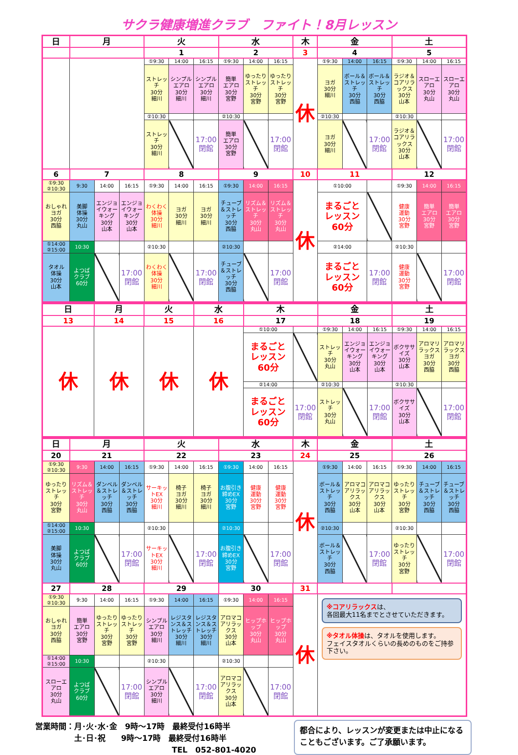サクラ健康増進クラブ　ファイト！8月レッスン
| 日 | 月 | | | 火 | | | 水 | | | 木 | 金 | | | 土 | | |
| --- | --- | --- | --- | --- | --- | --- | --- | --- | --- | --- | --- | --- | --- | --- | --- | --- |
| | | | | 1 | | | 2 | | | 3 | 4 | | | 5 | | |
| | | | | ①9:30 | 14:00 | 16:15 | ①9:30 | 14:00 | 16:15 | 休 | ①9:30 | 14:00 | 16:15 | ①9:30 | 14:00 | 16:15 |
| | | | | ストレッチ 30分 細川 | シンプルエアロ 30分 細川 | シンプルエアロ 30分 細川 | 簡単 エアロ 30分 宮野 | ゆったりストレッチ 30分 宮野 | ゆったりストレッチ 30分 宮野 | | ヨガ 30分 細川 | ボール＆ストレッチ 30分 西脇 | ボール＆ストレッチ 30分 西脇 | ラジオ＆コアリラックス 30分 山本 | スローエアロ 30分 丸山 | スローエアロ 30分 丸山 |
| | | | | ②10:30 | | | ②10:30 | | | | ②10:30 | | | ②10:30 | | |
| | | | | ストレッチ 30分 細川 | | 17:00 閉館 | 簡単 エアロ 30分 宮野 | | 17:00 閉館 | | ヨガ 30分 細川 | | 17:00 閉館 | ラジオ＆コアリラックス 30分 山本 | | 17:00 閉館 |
| 6 | 7 | | | 8 | | | 9 | | | 10 | 11 | | | 12 | | |
| ①9:30 ②10:30 | 9:30 | 14:00 | 16:15 | ①9:30 | 14:00 | 16:15 | ①9:30 | 14:00 | 16:15 | 休 | ①10:00 | | | ①9:30 | 14:00 | 16:15 |
| おしゃれヨガ 30分 西脇 | 美脚 体操 30分 丸山 | エンジョイウォーキング 30分 山本 | エンジョイウォーキング 30分 山本 | わくわく体操 30分 細川 | ヨガ 30分 細川 | ヨガ 30分 細川 | チューブ＆ストレッチ 30分 西脇 | リズム＆ストレッチ 30分 丸山 | リズム＆ストレッチ 30分 丸山 | | まるごと レッスン 60分 | | | 健康 運動 30分 宮野 | 簡単 エアロ 30分 宮野 | 簡単 エアロ 30分 宮野 |
| ①14:00 ②15:00 | 10:30 | | | ②10:30 | | | ②10:30 | | | | ②14:00 | | | ②10:30 | | |
| タオル 体操 30分 山本 | よつば クラブ 60分 | | 17:00 閉館 | わくわく体操 30分 細川 | | 17:00 閉館 | チューブ＆ストレッチ 30分 西脇 | | 17:00 閉館 | | まるごと レッスン 60分 | | 17:00 閉館 | 健康 運動 30分 宮野 | | 17:00 閉館 |
| 日 | 月 | 火 | 水 | 木 | | 金 | | | 土 | | |
| --- | --- | --- | --- | --- | --- | --- | --- | --- | --- | --- | --- |
| 13 | 14 | 15 | 16 | 17 | | 18 | | | 19 | | |
| 休 | 休 | 休 | 休 | ①10:00 | | ①9:30 | 14:00 | 16:15 | ①9:30 | 14:00 | 16:15 |
| | | | | まるごと レッスン 60分 | | ストレッチ 30分 丸山 | エンジョイウォーキング 30分 山本 | エンジョイウォーキング 30分 山本 | ボクササイズ 30分 山本 | アロマリラックスヨガ 30分 西脇 | アロマリラックスヨガ 30分 西脇 |
| | | | | ②14:00 | | ②10:30 | | | ②10:30 | | |
| | | | | まるごと レッスン 60分 | 17:00 閉館 | ストレッチ 30分 丸山 | | 17:00 閉館 | ボクササイズ 30分 山本 | | 17:00 閉館 |
| 日 | 月 | | | 火 | | | 水 | | | 木 | 金 | | | 土 | | |
| --- | --- | --- | --- | --- | --- | --- | --- | --- | --- | --- | --- | --- | --- | --- | --- | --- |
| 20 | 21 | | | 22 | | | 23 | | | 24 | 25 | | | 26 | | |
| ①9:30 ②10:30 | 9:30 | 14:00 | 16:15 | ①9:30 | 14:00 | 16:15 | ①9:30 | 14:00 | 16:15 | 休 | ①9:30 | 14:00 | 16:15 | ①9:30 | 14:00 | 16:15 |
| ゆったりストレッチ 30分 宮野 | リズム＆ストレッチ 30分 丸山 | ダンベル＆ストレッチ 30分 西脇 | ダンベル＆ストレッチ 30分 西脇 | サーキットEX 30分 細川 | 椅子 ヨガ 30分 細川 | 椅子 ヨガ 30分 細川 | お腹引き締めEX 30分 宮野 | 健康 運動 30分 宮野 | 健康 運動 30分 宮野 | | ボール＆ストレッチ 30分 西脇 | アロマコアリラックス 30分 山本 | アロマコアリラックス 30分 山本 | ゆったりストレッチ 30分 宮野 | チューブ＆ストレッチ 30分 西脇 | チューブ＆ストレッチ 30分 西脇 |
| ①14:00 ②15:00 | 10:30 | | | ②10:30 | | | ②10:30 | | | | ②10:30 | | | ②10:30 | | |
| 美脚 体操 30分 丸山 | よつば クラブ 60分 | | 17:00 閉館 | サーキットEX 30分 細川 | | 17:00 閉館 | お腹引き締めEX 30分 宮野 | | 17:00 閉館 | | ボール＆ストレッチ 30分 西脇 | | 17:00 閉館 | ゆったりストレッチ 30分 宮野 | | 17:00 閉館 |
| 27 | 28 | | | 29 | | | 30 | | | 31 | | | | | | |
| ①9:30 ②10:30 | 9:30 | 14:00 | 16:15 | ①9:30 | 14:00 | 16:15 | ①9:30 | 14:00 | 16:15 | 休 | ※コアリラックス は、 各回最大11名までとさせていただきます。 ※タオル体操 は、タオルを使用します。 フェイスタオルくらいの長めのものをご持参下さい。 | | | | | |
| おしゃれヨガ 30分 西脇 | 簡単 エアロ 30分 宮野 | ゆったりストレッチ 30分 宮野 | ゆったりストレッチ 30分 宮野 | シンプルエアロ 30分 細川 | レジスタンス＆ストレッチ 30分 細川 | レジスタンス＆ストレッチ 30分 細川 | アロマコアリラックス 30分 山本 | ヒップホップ 30分 丸山 | ヒップホップ 30分 丸山 | | | | | | | |
| ①14:00 ②15:00 | 10:30 | | | ②10:30 | | | ②10:30 | | | | | | | | | |
| スローエアロ 30分 丸山 | よつば クラブ 60分 | | 17:00 閉館 | シンプルエアロ 30分 細川 | | 17:00 閉館 | アロマコアリラックス 30分 山本 | | 17:00 閉館 | | | | | | | |
営業時間：月･火･水･金　9時～17時　最終受付16時半
　　　　　土･日･祝　　9時～17時　最終受付16時半
TEL　052-801-4020
都合により、レッスンが変更または中止になることもございます。ご了承願います。